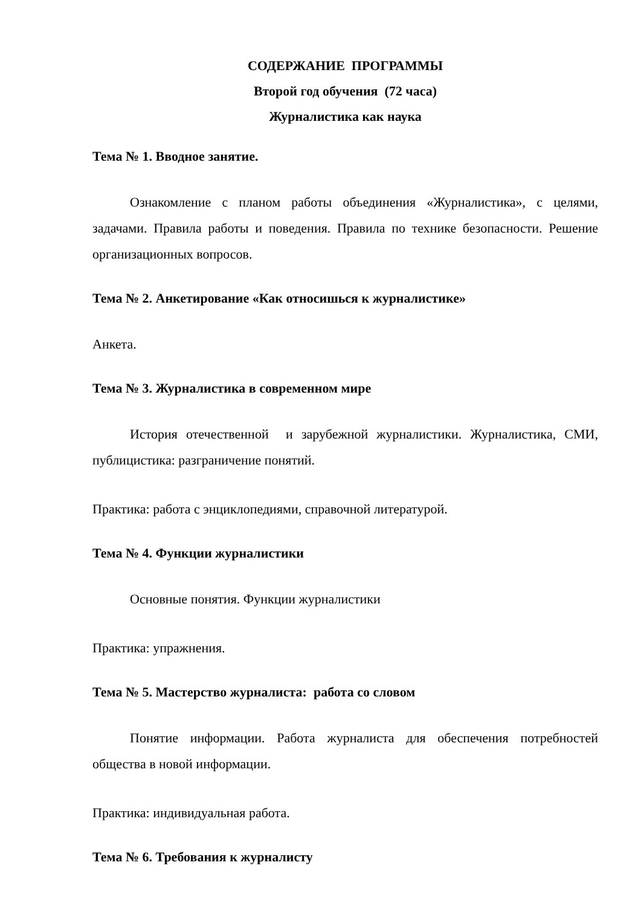СОДЕРЖАНИЕ ПРОГРАММЫ
Второй год обучения (72 часа)
Журналистика как наука
Тема № 1. Вводное занятие.
Ознакомление с планом работы объединения «Журналистика», с целями, задачами. Правила работы и поведения. Правила по технике безопасности. Решение организационных вопросов.
Тема № 2. Анкетирование «Как относишься к журналистике»
Анкета.
Тема № 3. Журналистика в современном мире
История отечественной и зарубежной журналистики. Журналистика, СМИ, публицистика: разграничение понятий.
Практика: работа с энциклопедиями, справочной литературой.
Тема № 4. Функции журналистики
Основные понятия. Функции журналистики
Практика: упражнения.
Тема № 5. Мастерство журналиста: работа со словом
Понятие информации. Работа журналиста для обеспечения потребностей общества в новой информации.
Практика: индивидуальная работа.
Тема № 6. Требования к журналисту